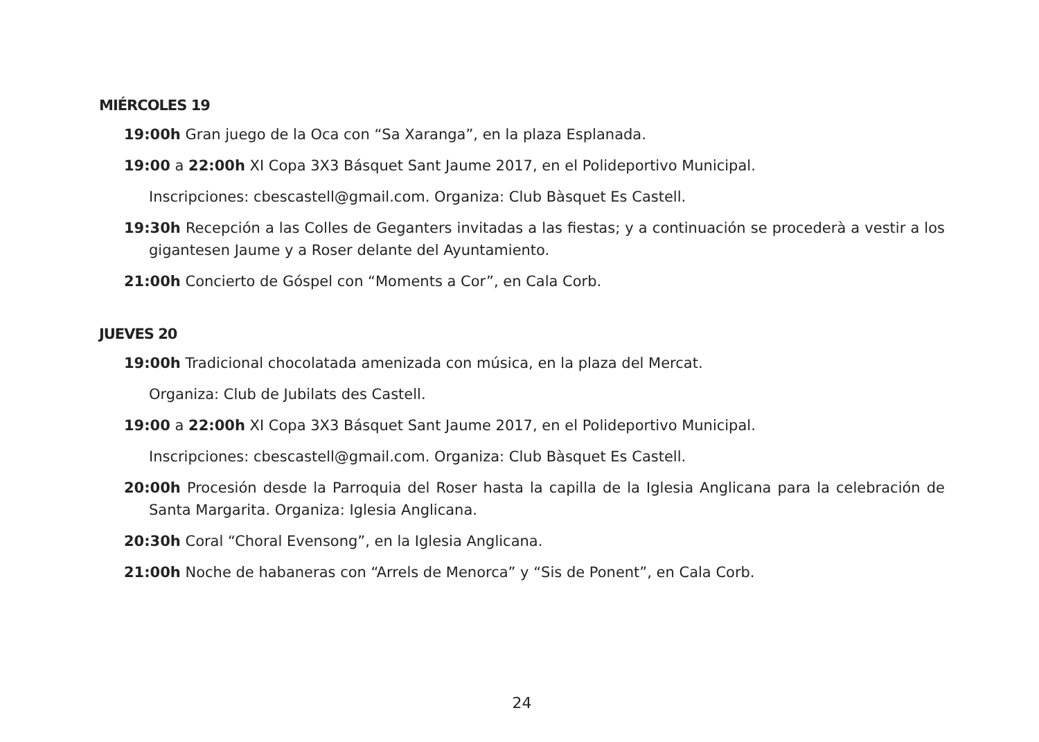MIÉRCOLES 19
19:00h Gran juego de la Oca con “Sa Xaranga”, en la plaza Esplanada.
19:00 a 22:00h XI Copa 3X3 Básquet Sant Jaume 2017, en el Polideportivo Municipal.
Inscripciones: cbescastell@gmail.com. Organiza: Club Bàsquet Es Castell.
19:30h Recepción a las Colles de Geganters invitadas a las fiestas; y a continuación se procederà a vestir a los gigantesen Jaume y a Roser delante del Ayuntamiento.
21:00h Concierto de Góspel con “Moments a Cor”, en Cala Corb.
JUEVES 20
19:00h Tradicional chocolatada amenizada con música, en la plaza del Mercat.
Organiza: Club de Jubilats des Castell.
19:00 a 22:00h XI Copa 3X3 Básquet Sant Jaume 2017, en el Polideportivo Municipal.
Inscripciones: cbescastell@gmail.com. Organiza: Club Bàsquet Es Castell.
20:00h Procesión desde la Parroquia del Roser hasta la capilla de la Iglesia Anglicana para la celebración de Santa Margarita. Organiza: Iglesia Anglicana.
20:30h Coral “Choral Evensong”, en la Iglesia Anglicana.
21:00h Noche de habaneras con “Arrels de Menorca” y “Sis de Ponent”, en Cala Corb.
24